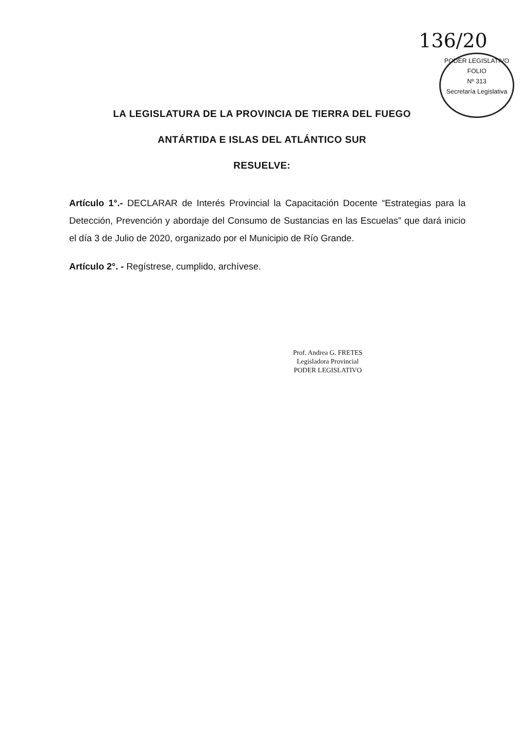136/20
PODER LEGISLATIVO
FOLIO
Nº 313
Secretaría Legislativa
LA LEGISLATURA DE LA PROVINCIA DE TIERRA DEL FUEGO
ANTÁRTIDA E ISLAS DEL ATLÁNTICO SUR
RESUELVE:
Artículo 1°.- DECLARAR de Interés Provincial la Capacitación Docente “Estrategias para la Detección, Prevención y abordaje del Consumo de Sustancias en las Escuelas” que dará inicio el día 3 de Julio de 2020, organizado por el Municipio de Río Grande.
Artículo 2°. - Regístrese, cumplido, archívese.
Prof. Andrea G. FRETES
Legisladora Provincial
PODER LEGISLATIVO